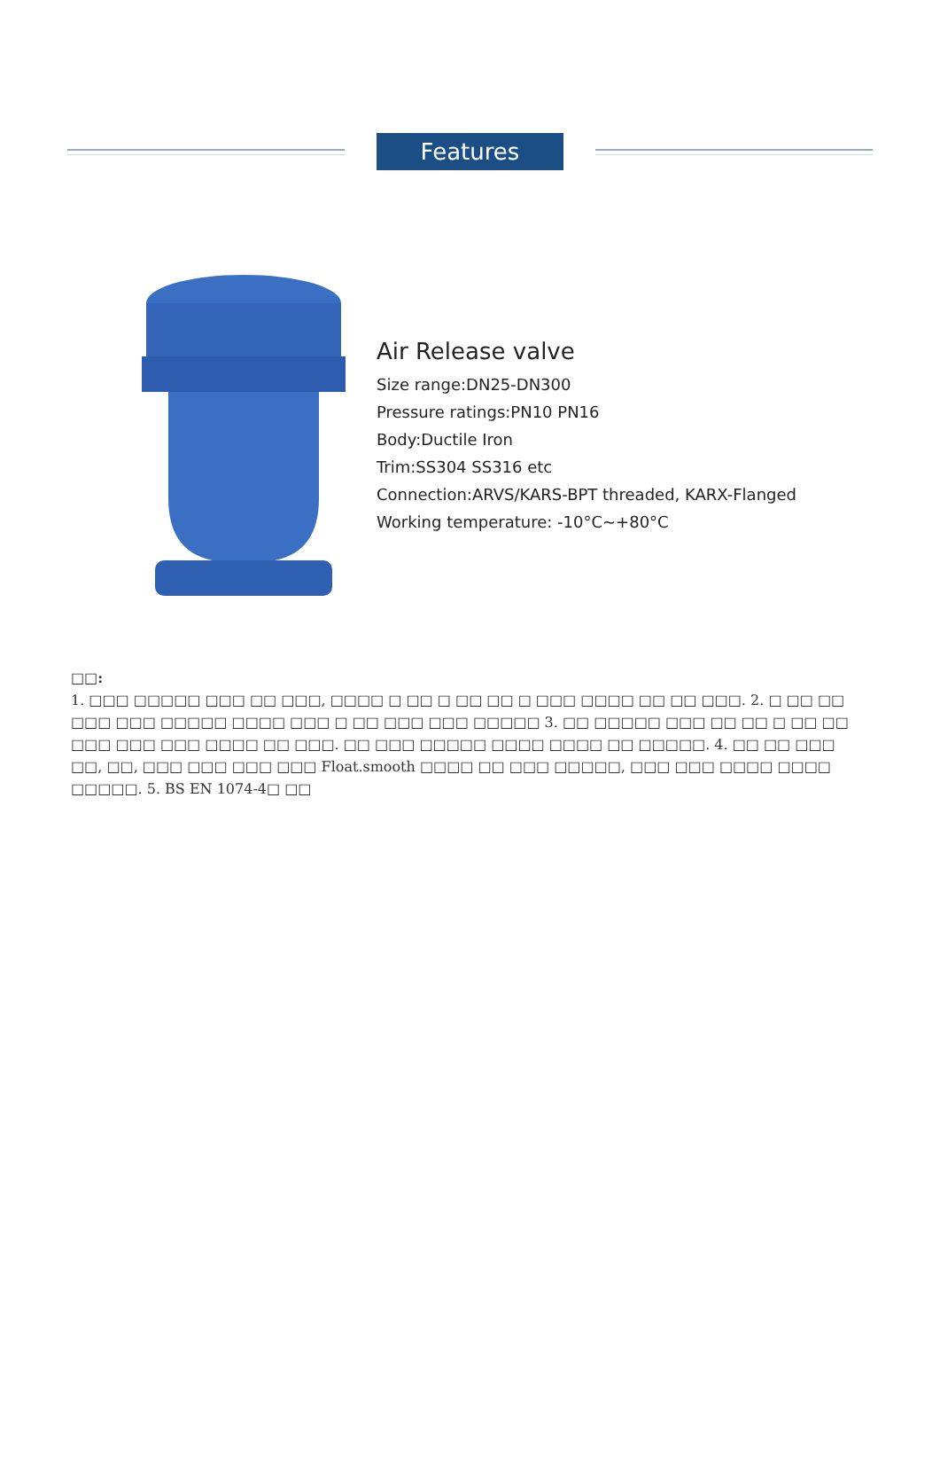Features
Air Release valve
Size range:DN25-DN300
Pressure ratings:PN10 PN16
Body:Ductile Iron
Trim:SS304 SS316 etc
Connection:ARVS/KARS-BPT threaded, KARX-Flanged
Working temperature: -10°C~+80°C
□□:
1. □□□ □□□□□ □□□ □□ □□□, □□□□ □ □□ □ □□ □□ □ □□□ □□□□ □□ □□ □□□. 2. □ □□ □□ □□□ □□□ □□□□□ □□□□ □□□ □ □□ □□□ □□□ □□□□□ 3. □□ □□□□□ □□□ □□ □□ □ □□ □□ □□□ □□□ □□□ □□□□ □□ □□□. □□ □□□ □□□□□ □□□□ □□□□ □□ □□□□□. 4. □□ □□ □□□ □□, □□, □□□ □□□ □□□ □□□ Float.smooth □□□□ □□ □□□ □□□□□, □□□ □□□ □□□□ □□□□ □□□□□. 5. BS EN 1074-4□ □□